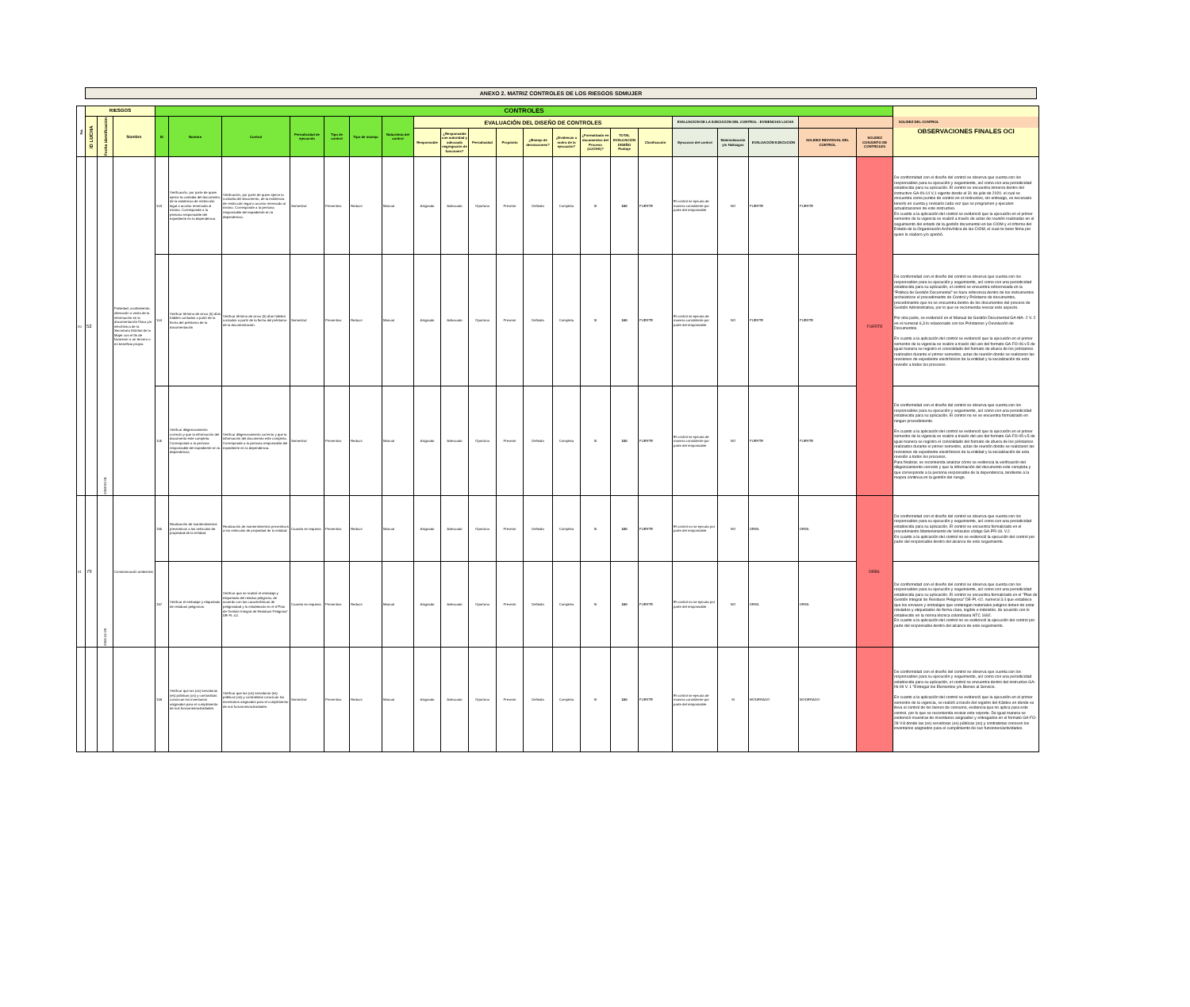ANEXO 2. MATRIZ CONTROLES DE LOS RIESGOS SDMUJER
| No. | RIESGOS | | | CONTROLES | | | | | | | | | | | | | | | | | | | | | OBSERVACIONES FINALES OCI |
| --- | --- | --- | --- | --- | --- | --- | --- | --- | --- | --- | --- | --- | --- | --- | --- | --- | --- | --- | --- | --- | --- | --- | --- | --- | --- |
| | ID LUCHA | Fecha identificación | Nombre | ID | Nombre | Control | Periodicidad de ejecución | Tipo de control | Tipo de manejo | Naturaleza del control | EVALUACIÓN DEL DISEÑO DE CONTROLES | | | | | | | | | EVALUACIÓN DE LA EJECUCIÓN DEL CONTROL - EVIDENCIAS LUCHA | | | SOLIDEZ DEL CONTROL | | |
| | | | | | | | | | | | Responsable | ¿Responsable con autoridad y adecuada segregación de funciones? | Periodicidad | Propósito | ¿Manejo de desviaciones? | ¿Evidencia o rastro de la ejecución? | ¿Formalizado en documentos del Proceso (LUCHA)? | TOTAL EVALUACIÓN DISEÑO Puntaje | Clasificación | Ejecucion del control | Materialización y/o Hallazgos | EVALUACIÓN EJECUCIÓN | SOLIDEZ INDIVIDUAL DEL CONTROL | SOLIDEZ CONJUNTO DE CONTROLES | |
| 20 | 52 | 2019-02-01 | Falsedad, ocultamiento, alteración o venta de la información en la documentación física y/o electrónica de la Secretaría Distrital de la Mujer con el fin de favorecer a un tercero o en beneficio propio. | 103 | Verificación, por parte de quien ejerce la custodia del documento, de la existencia de restricción legal o acceso reservado al mismo. Corresponde a la persona responsable del expediente en la dependencia | Verificación, por parte de quien ejerce la custodia del documento, de la existencia de restricción legal o acceso reservado al mismo. Corresponde a la persona responsable del expediente en la dependencia. | Semestral | Preventivo | Reducir | Manual | Asignado | Adecuado | Oportuna | Prevenir | Definido | Completa | SI | 100 | FUERTE | El control se ejecuta de manera consistente por parte del responsable | NO | FUERTE | FUERTE | FUERTE | De conformidad con el diseño del control se observa que cuenta con los responsables para su ejecución y seguimiento, así como con una periodicidad establecida para su aplicación. El control se encuentra inmerso dentro del instructivo GA-IN-14 V,1 vigente desde el 31 de julio de 2020. el cual se encuentra como puntos de control en el instructivo, sin embargo, es necesario tenerlo en cuenta y revisarlo cada vez que se programen y ejecuten actualizaciones de este instructivo. En cuanto a la aplicación del control se evidenció que la ejecución en el primer semestre de la vigencia se realizó a través de actas de reunión realizadas en el seguimiento del estado de la gestión documental en las CIOM y el Informe del Estado de la Organización Archivística de las CIOM, el cual no tiene firma por quien lo elaboro y/o aprobó. |
| | | | | 104 | Verificar término de cinco (5) días hábiles contados a partir de la fecha del préstamo de la documentación | Verificar término de cinco (5) días hábiles contados a partir de la fecha del préstamo de la documentación. | Semestral | Preventivo | Reducir | Manual | Asignado | Adecuado | Oportuna | Prevenir | Definido | Completa | SI | 100 | FUERTE | El control se ejecuta de manera consistente por parte del responsable | NO | FUERTE | FUERTE | | De conformidad con el diseño del control se observa que cuenta con los responsables para su ejecución y seguimiento, así como con una periodicidad establecida para su aplicación, el control se encuentra referenciada en la "Politica de Gestión Documental" se hace referencia dentro de los instrumentos archivisticos el procedimiento de Control y Préstamo de documentos, procedimiento que no se encuentra dentro de los documentos del proceso de Gestión Administrativa, por lo que se recomienda revisar este aspecto. Por otra parte, se evidenció en el Manual de Gestión Documental GA-MA- 2 V. 2 en el numeral 6,3 lo relacionado con los Préstamos y Devolución de Documentos. En cuanto a la aplicación del control se evidenció que la ejecución en el primer semestre de la vigencia se realizo a través del uso del formato GA-FO-06 v.5 de igual manera se registro el consolidado del formato de afuera de los préstamos realizados durante el primer semestre, actas de reunión donde se realizaron las revisiones de expediente electrónicos de la entidad y la socialización de esta revisión a todos los procesos. |
| | | | | 105 | Verificar diligenciamiento correcto y que la información del documento este completa. Corresponde a la persona responsable del expediente en la dependencia | Verificar diligenciamiento correcto y que la información del documento este completa. Corresponde a la persona responsable del expediente en la dependencia. | Semestral | Preventivo | Reducir | Manual | Asignado | Adecuado | Oportuna | Prevenir | Definido | Completa | SI | 100 | FUERTE | El control se ejecuta de manera consistente por parte del responsable | NO | FUERTE | FUERTE | | De conformidad con el diseño del control se observa que cuenta con los responsables para su ejecución y seguimiento, así como con una periodicidad establecida para su aplicación. El control no se se encuentra formalizado en ningun procedimiento. En cuanto a la aplicación del control se evidenció que la ejecución en el primer semestre de la vigencia se realizo a través del uso del formato GA-FO-05 v.5 de igual manera se registro el consolidado del formato de afuera de los préstamos realizados durante el primer semestre, actas de reunión donde se realizaron las revisiones de expediente electrónicos de la entidad y la socialización de esta revisión a todos los procesos. Para finalizar, se recomienda analizar cómo se evidencia la verificación del diligenciamiento correcto y que la información del documento este completa y que corresponde a la persona responsable de la dependencia, tendiente a la mejora continua en la gestión del riesgo. |
| 31 | 79 | 2016-12-29 | Contaminación ambiental. | 155 | Realización de mantenimientos preventivos a los vehiculos de propiedad de la entidad. | Realización de mantenimientos preventivos a los vehiculos de propiedad de la entidad. | Cuando se requiera | Preventivo | Reducir | Manual | Asignado | Adecuado | Oportuna | Prevenir | Definido | Completa | SI | 100 | FUERTE | El control no se ejecuta por parte del responsable | NO | DEBIL | DEBIL | DEBIL | De conformidad con el diseño del control se observa que cuenta con los responsables para su ejecución y seguimiento, así como con una periodicidad establecida para su aplicación. El control se encuentra formalizado en el procedimiento Mantenimiento de Vehiculos código GA-PR-18. V.2. En cuanto a la aplicación del control no se evidenció la ejecución del control por parte del responsable dentro del alcance de este seguimiento. |
| | | | | 157 | Verificar el embalaje y etiquetado de residuos peligrosos. | Verificar que se realizó el embalaje y etiquetado del residuo peligroso, de acuerdo con las características de peligrosidad y lo establecido en el â"Plan de Gestión Integral de Residuos Peligrosa" DE-PL-02. | Cuando se requiera | Preventivo | Reducir | Manual | Asignado | Adecuado | Oportuna | Prevenir | Definido | Completa | SI | 100 | FUERTE | El control no se ejecuta por parte del responsable | NO | DEBIL | DEBIL | | De conformidad con el diseño del control se observa que cuenta con los responsables para su ejecución y seguimiento, así como con una periodicidad establecida para su aplicación. El control se encuentra formalizado en el "Plan de Gestión Integral de Residuos Peligrosa" DE-PL-02. numeral 3.4 que establece que los envases y embalajes que contengan materiales peligros deben de estar rotulados y etiquetados de forma clara, legible e indeleble, de acuerdo con lo establecido en la norma técnica colombiana NTC 1692. En cuanto a la aplicación del control no se evidenció la ejecución del control por parte del responsable dentro del alcance de este seguimiento. |
| | | | | 158 | Verificar que las (os) servidoras (es) públicas (os) y contratistas conozcan los inventarios asignados para el cumplimiento de sus funciones/actividades. | Verificar que las (os) servidoras (es) públicas (os) y contratistas conozcan los inventarios asignados para el cumplimiento de sus funciones/actividades. | Semestral | Preventivo | Reducir | Manual | Asignado | Adecuado | Oportuna | Prevenir | Definido | Completa | SI | 100 | FUERTE | El control se ejecuta de manera consistente por parte del responsable | SI | MODERADO | MODERADO | | De conformidad con el diseño del control se observa que cuenta con los responsables para su ejecución y seguimiento, así como con una periodicidad establecida para su aplicación, el control se encuentra dentro del instructivo GA-IN-09 V. 1 "Entregar los Elementos y/o Bienes al Servicio. En cuanto a la aplicación del control se evidenció que la ejecución en el primer semestre de la vigencia, se realizó a través del registro del Kárdex en donde se lleva el control de los bienes de consumo, evidencia que no aplica para este control. por lo que se recomienda revisar este soporte. De igual manera se evidenció muestras de inventarios asignados y entregados en el formato GA-FO-28 V.8 donde las (os) servidoras (es) públicas (os) y contratistas conocen los inventarios asignados para el cumplimiento de sus funciones/actividades. |